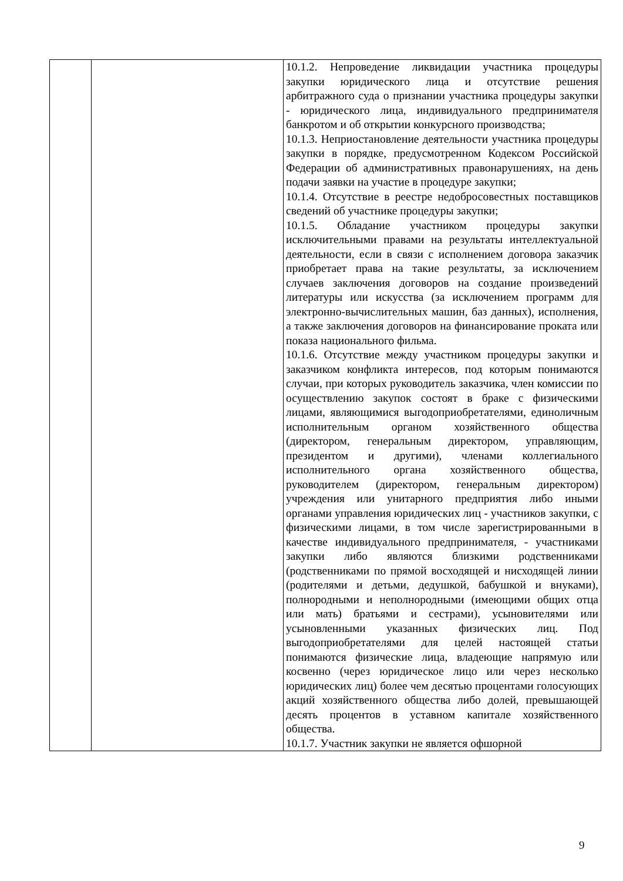| | | 10.1.2. Непроведение ликвидации участника процедуры закупки юридического лица и отсутствие решения арбитражного суда о признании участника процедуры закупки - юридического лица, индивидуального предпринимателя банкротом и об открытии конкурсного производства; 10.1.3. Неприостановление деятельности участника процедуры закупки в порядке, предусмотренном Кодексом Российской Федерации об административных правонарушениях, на день подачи заявки на участие в процедуре закупки; 10.1.4. Отсутствие в реестре недобросовестных поставщиков сведений об участнике процедуры закупки; 10.1.5. Обладание участником процедуры закупки исключительными правами на результаты интеллектуальной деятельности, если в связи с исполнением договора заказчик приобретает права на такие результаты, за исключением случаев заключения договоров на создание произведений литературы или искусства (за исключением программ для электронно-вычислительных машин, баз данных), исполнения, а также заключения договоров на финансирование проката или показа национального фильма. 10.1.6. Отсутствие между участником процедуры закупки и заказчиком конфликта интересов, под которым понимаются случаи, при которых руководитель заказчика, член комиссии по осуществлению закупок состоят в браке с физическими лицами, являющимися выгодоприобретателями, единоличным исполнительным органом хозяйственного общества (директором, генеральным директором, управляющим, президентом и другими), членами коллегиального исполнительного органа хозяйственного общества, руководителем (директором, генеральным директором) учреждения или унитарного предприятия либо иными органами управления юридических лиц - участников закупки, с физическими лицами, в том числе зарегистрированными в качестве индивидуального предпринимателя, - участниками закупки либо являются близкими родственниками (родственниками по прямой восходящей и нисходящей линии (родителями и детьми, дедушкой, бабушкой и внуками), полнородными и неполнородными (имеющими общих отца или мать) братьями и сестрами), усыновителями или усыновленными указанных физических лиц. Под выгодоприобретателями для целей настоящей статьи понимаются физические лица, владеющие напрямую или косвенно (через юридическое лицо или через несколько юридических лиц) более чем десятью процентами голосующих акций хозяйственного общества либо долей, превышающей десять процентов в уставном капитале хозяйственного общества. 10.1.7. Участник закупки не является офшорной |
9